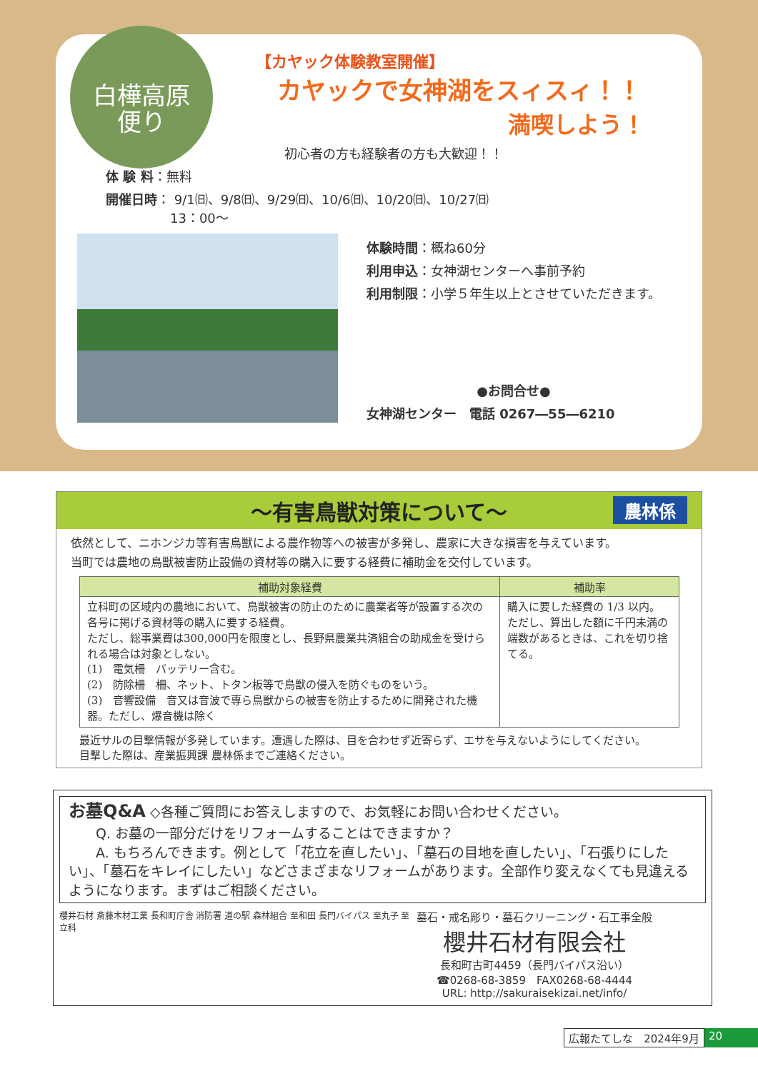白樺高原
便り
【カヤック体験教室開催】
カヤックで女神湖をスィスィ！！
満喫しよう！
初心者の方も経験者の方も大歓迎！！
体 験 料：無料
開催日時： 9/1㈰、9/8㈰、9/29㈰、10/6㈰、10/20㈰、10/27㈰
　　　　　13：00～
体験時間：概ね60分
利用申込：女神湖センターへ事前予約
利用制限：小学５年生以上とさせていただきます。
●お問合せ●
女神湖センター　電話 0267―55―6210
～有害鳥獣対策について～ 農林係
依然として、ニホンジカ等有害鳥獣による農作物等への被害が多発し、農家に大きな損害を与えています。
当町では農地の鳥獣被害防止設備の資材等の購入に要する経費に補助金を交付しています。
| 補助対象経費 | 補助率 |
| --- | --- |
| 立科町の区域内の農地において、鳥獣被害の防止のために農業者等が設置する次の各号に掲げる資材等の購入に要する経費。 ただし、総事業費は300,000円を限度とし、長野県農業共済組合の助成金を受けられる場合は対象としない。 (1) 電気柵 バッテリー含む。 (2) 防除柵 柵、ネット、トタン板等で鳥獣の侵入を防ぐものをいう。 (3) 音響設備 音又は音波で専ら鳥獣からの被害を防止するために開発された機器。ただし、爆音機は除く | 購入に要した経費の 1/3 以内。 ただし、算出した額に千円未満の端数があるときは、これを切り捨てる。 |
最近サルの目撃情報が多発しています。遭遇した際は、目を合わせず近寄らず、エサを与えないようにしてください。
目撃した際は、産業振興課 農林係までご連絡ください。
お墓Q&A ◇各種ご質問にお答えしますので、お気軽にお問い合わせください。
　　Q. お墓の一部分だけをリフォームすることはできますか？
　　A. もちろんできます。例として「花立を直したい」、「墓石の目地を直したい」、「石張りにしたい」、「墓石をキレイにしたい」などさまざまなリフォームがあります。全部作り変えなくても見違えるようになります。まずはご相談ください。
櫻井石材 斎藤木材工業 長和町庁舎 消防署 道の駅 森林組合 至和田 長門バイパス 至丸子 至立科
墓石・戒名彫り・墓石クリーニング・石工事全般
櫻井石材有限会社
長和町古町4459（長門バイパス沿い）
☎0268-68-3859　FAX0268-68-4444
URL: http://sakuraisekizai.net/info/
広報たてしな　2024年9月 20